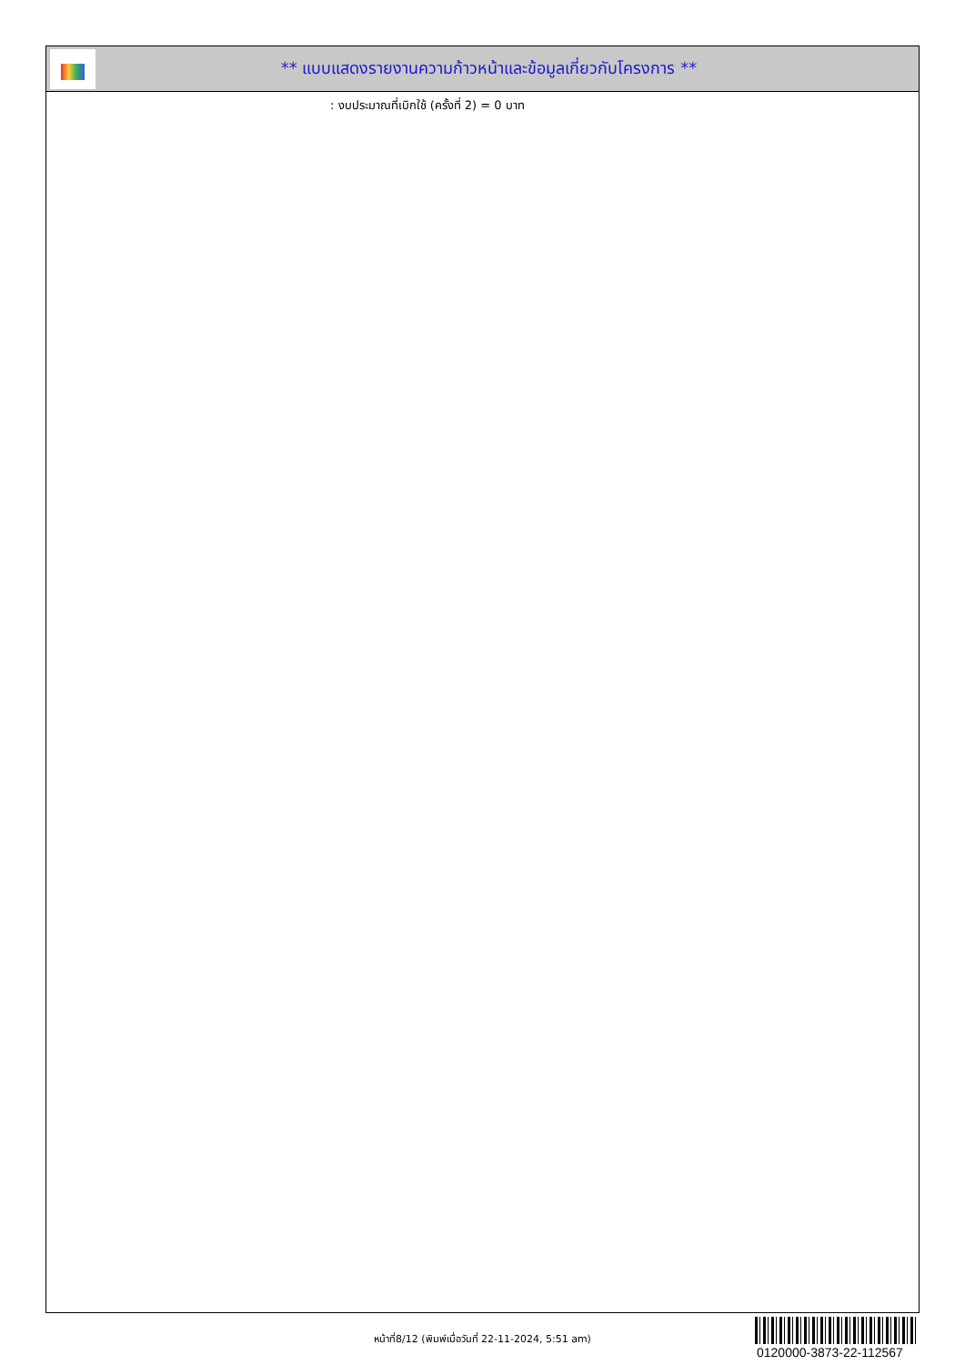** แบบแสดงรายงานความก้าวหน้าและข้อมูลเกี่ยวกับโครงการ **
: งบประมาณที่เบิกใช้ (ครั้งที่ 2) = 0 บาท
หน้าที่8/12 (พิมพ์เมื่อวันที่ 22-11-2024, 5:51 am)
0120000-3873-22-112567